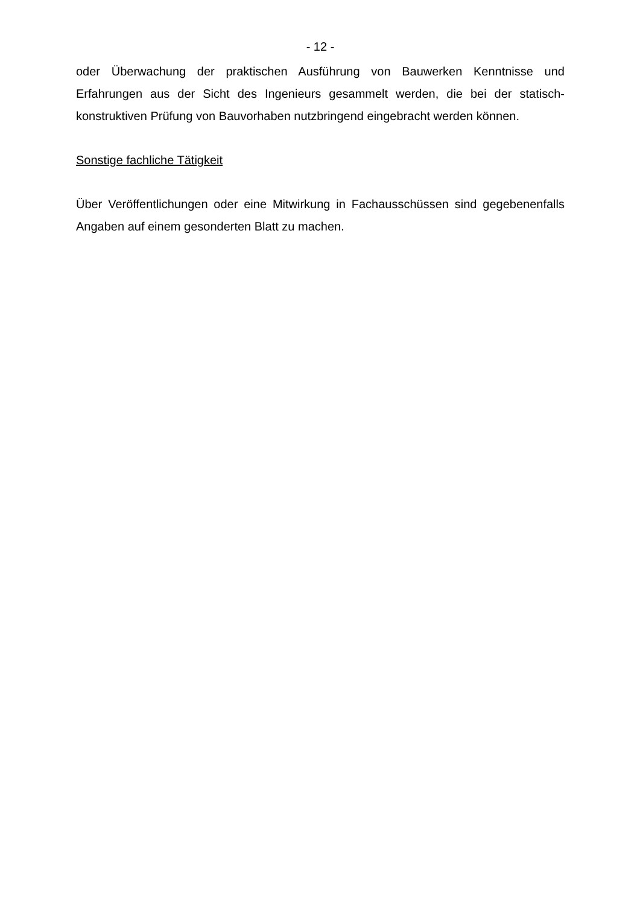- 12 -
oder Überwachung der praktischen Ausführung von Bauwerken Kenntnisse und Erfahrungen aus der Sicht des Ingenieurs gesammelt werden, die bei der statisch-konstruktiven Prüfung von Bauvorhaben nutzbringend eingebracht werden können.
Sonstige fachliche Tätigkeit
Über Veröffentlichungen oder eine Mitwirkung in Fachausschüssen sind gegebenenfalls Angaben auf einem gesonderten Blatt zu machen.